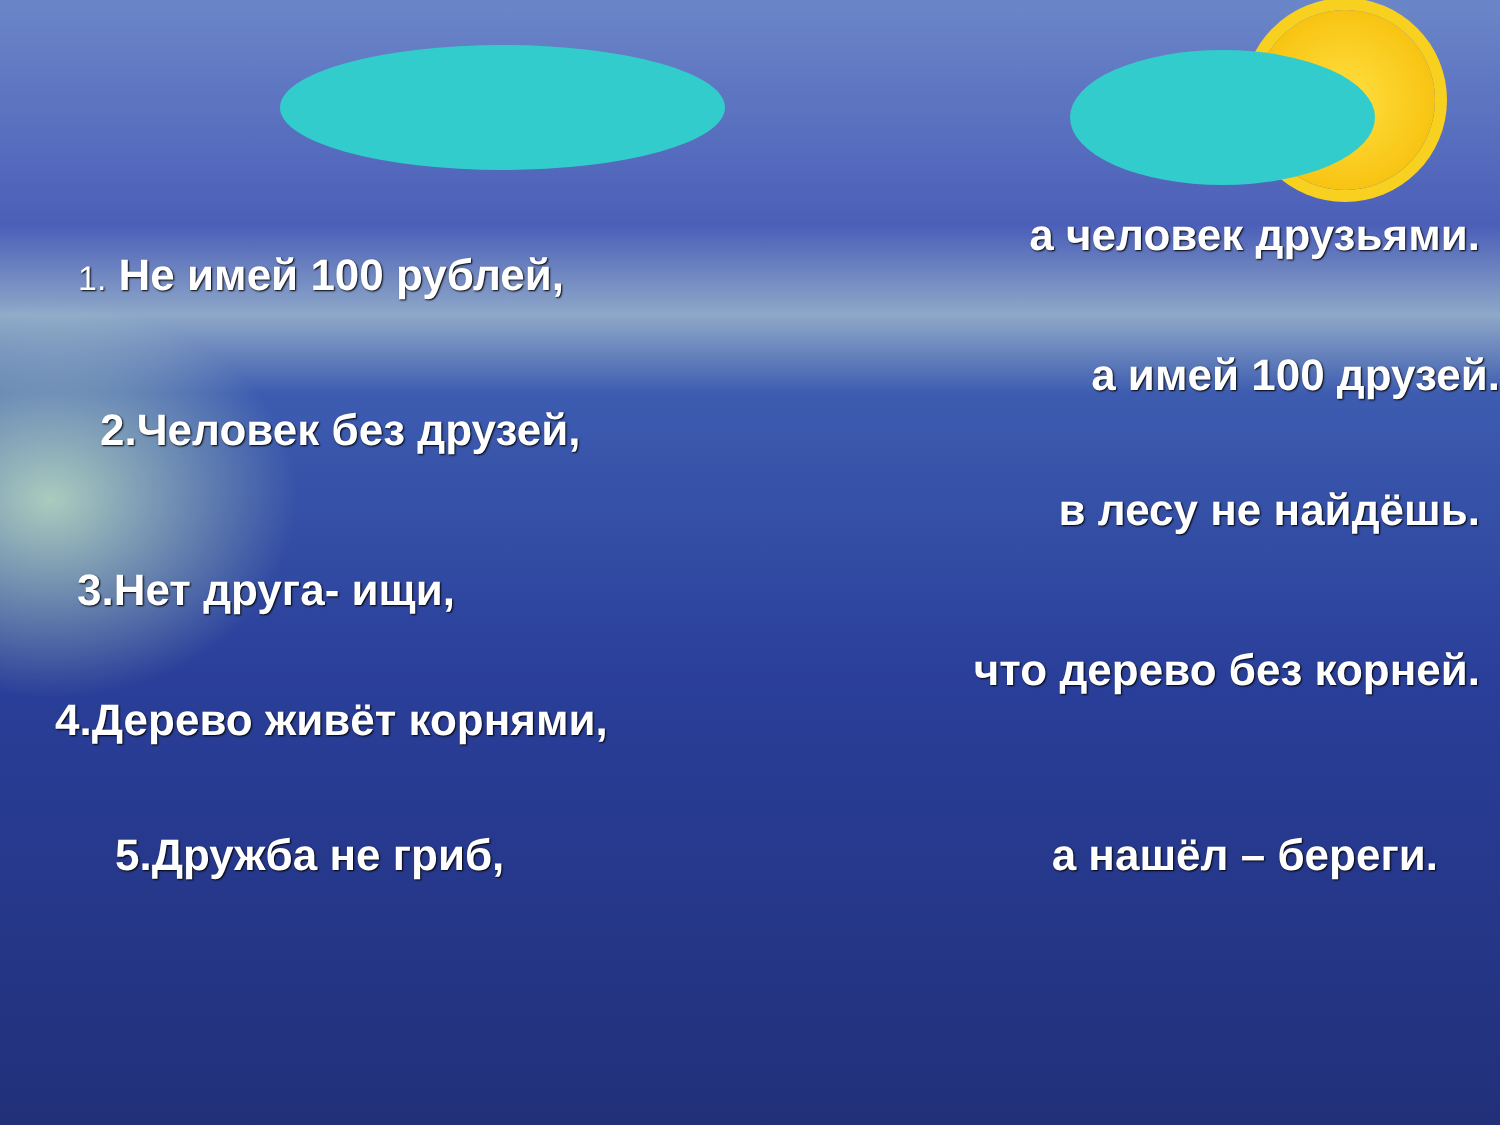а человек друзьями.
1. Не имей 100 рублей,
а имей 100 друзей.
2.Человек без друзей,
в лесу не найдёшь.
3.Нет друга- ищи,
что дерево без корней.
4.Дерево живёт корнями,
5.Дружба не гриб, а нашёл – береги.